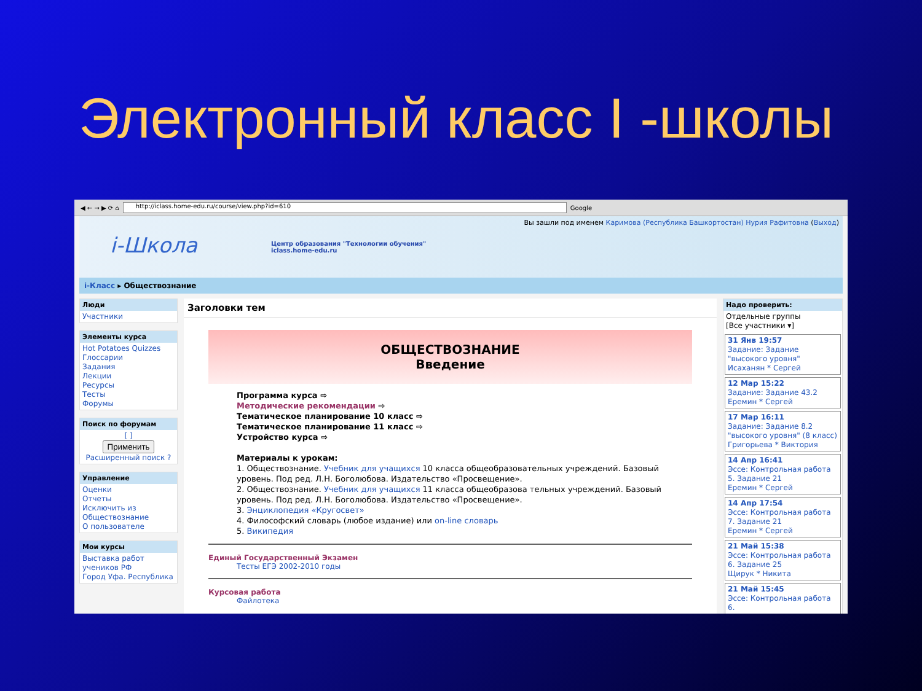Электронный класс I -школы
◀ ← → ▶ ⟳ ⌂ http://iclass.home-edu.ru/course/view.php?id=610 Google
Вы зашли под именем Каримова (Республика Башкортостан) Нурия Рафитовна (Выход)
i-Школа Центр образования "Технологии обучения"
iclass.home-edu.ru
i-Класс ▸ Обществознание
Люди
Участники
Элементы курса
Hot Potatoes Quizzes
Глоссарии
Задания
Лекции
Ресурсы
Тесты
Форумы
Поиск по форумам
[ ]
Применить
Расширенный поиск ?
Управление
Оценки
Отчеты
Исключить из Обществознание
О пользователе
Мои курсы
Выставка работ учеников РФ
Город Уфа. Республика
Заголовки тем
ОБЩЕСТВОЗНАНИЕ
Введение
Программа курса ⇨
Методические рекомендации ⇨
Тематическое планирование 10 класс ⇨
Тематическое планирование 11 класс ⇨
Устройство курса ⇨
Материалы к урокам:
1. Обществознание. Учебник для учащихся 10 класса общеобразовательных учреждений. Базовый уровень. Под ред. Л.Н. Боголюбова. Издательство «Просвещение».
2. Обществознание. Учебник для учащихся 11 класса общеобразова тельных учреждений. Базовый уровень. Под ред. Л.Н. Боголюбова. Издательство «Просвещение».
3. Энциклопедия «Кругосвет»
4. Философский словарь (любое издание) или on-line словарь
5. Википедия
Единый Государственный Экзамен
Тесты ЕГЭ 2002-2010 годы
Курсовая работа
Файлотека
Надо проверить:
Отдельные группы
[Все участники ▾]
31 Янв 19:57
Задание: Задание "высокого уровня"
Исаханян * Сергей
12 Мар 15:22
Задание: Задание 43.2
Еремин * Сергей
17 Мар 16:11
Задание: Задание 8.2 "высокого уровня" (8 класс)
Григорьева * Виктория
14 Апр 16:41
Эссе: Контрольная работа 5. Задание 21
Еремин * Сергей
14 Апр 17:54
Эссе: Контрольная работа 7. Задание 21
Еремин * Сергей
21 Май 15:38
Эссе: Контрольная работа 6. Задание 25
Щирук * Никита
21 Май 15:45
Эссе: Контрольная работа 6.